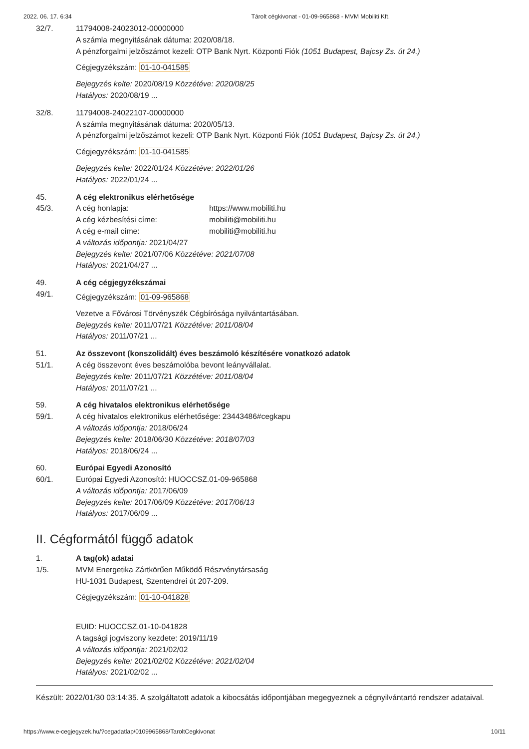2022. 06. 17. 6:34 Tárolt cégkivonat - 01-09-965868 - MVM Mobiliti Kft.
32/7. 11794008-24023012-00000000
A számla megnyitásának dátuma: 2020/08/18.
A pénzforgalmi jelzőszámot kezeli: OTP Bank Nyrt. Központi Fiók (1051 Budapest, Bajcsy Zs. út 24.)
Cégjegyzékszám: 01-10-041585
Bejegyzés kelte: 2020/08/19 Közzétéve: 2020/08/25
Hatályos: 2020/08/19 ...
32/8. 11794008-24022107-00000000
A számla megnyitásának dátuma: 2020/05/13.
A pénzforgalmi jelzőszámot kezeli: OTP Bank Nyrt. Központi Fiók (1051 Budapest, Bajcsy Zs. út 24.)
Cégjegyzékszám: 01-10-041585
Bejegyzés kelte: 2022/01/24 Közzétéve: 2022/01/26
Hatályos: 2022/01/24 ...
45. A cég elektronikus elérhetősége
45/3. A cég honlapja: https://www.mobiliti.hu
A cég kézbesítési címe: mobiliti@mobiliti.hu
A cég e-mail címe: mobiliti@mobiliti.hu
A változás időpontja: 2021/04/27
Bejegyzés kelte: 2021/07/06 Közzétéve: 2021/07/08
Hatályos: 2021/04/27 ...
49. A cég cégjegyzékszámai
49/1.
Cégjegyzékszám: 01-09-965868
Vezetve a Fővárosi Törvényszék Cégbírósága nyilvántartásában.
Bejegyzés kelte: 2011/07/21 Közzétéve: 2011/08/04
Hatályos: 2011/07/21 ...
51. Az összevont (konszolidált) éves beszámoló készítésére vonatkozó adatok
51/1. A cég összevont éves beszámolóba bevont leányvállalat.
Bejegyzés kelte: 2011/07/21 Közzétéve: 2011/08/04
Hatályos: 2011/07/21 ...
59. A cég hivatalos elektronikus elérhetősége
59/1. A cég hivatalos elektronikus elérhetősége: 23443486#cegkapu
A változás időpontja: 2018/06/24
Bejegyzés kelte: 2018/06/30 Közzétéve: 2018/07/03
Hatályos: 2018/06/24 ...
60. Európai Egyedi Azonosító
60/1. Európai Egyedi Azonosító: HUOCCSZ.01-09-965868
A változás időpontja: 2017/06/09
Bejegyzés kelte: 2017/06/09 Közzétéve: 2017/06/13
Hatályos: 2017/06/09 ...
II. Cégformától függő adatok
1. A tag(ok) adatai
1/5. MVM Energetika Zártkörűen Működő Részvénytársaság
HU-1031 Budapest, Szentendrei út 207-209.
Cégjegyzékszám: 01-10-041828
EUID: HUOCCSZ.01-10-041828
A tagsági jogviszony kezdete: 2019/11/19
A változás időpontja: 2021/02/02
Bejegyzés kelte: 2021/02/02 Közzétéve: 2021/02/04
Hatályos: 2021/02/02 ...
Készült: 2022/01/30 03:14:35. A szolgáltatott adatok a kibocsátás időpontjában megegyeznek a cégnyilvántartó rendszer adataival.
https://www.e-cegjegyzek.hu/?cegadatlap/0109965868/TaroltCegkivonat 10/11